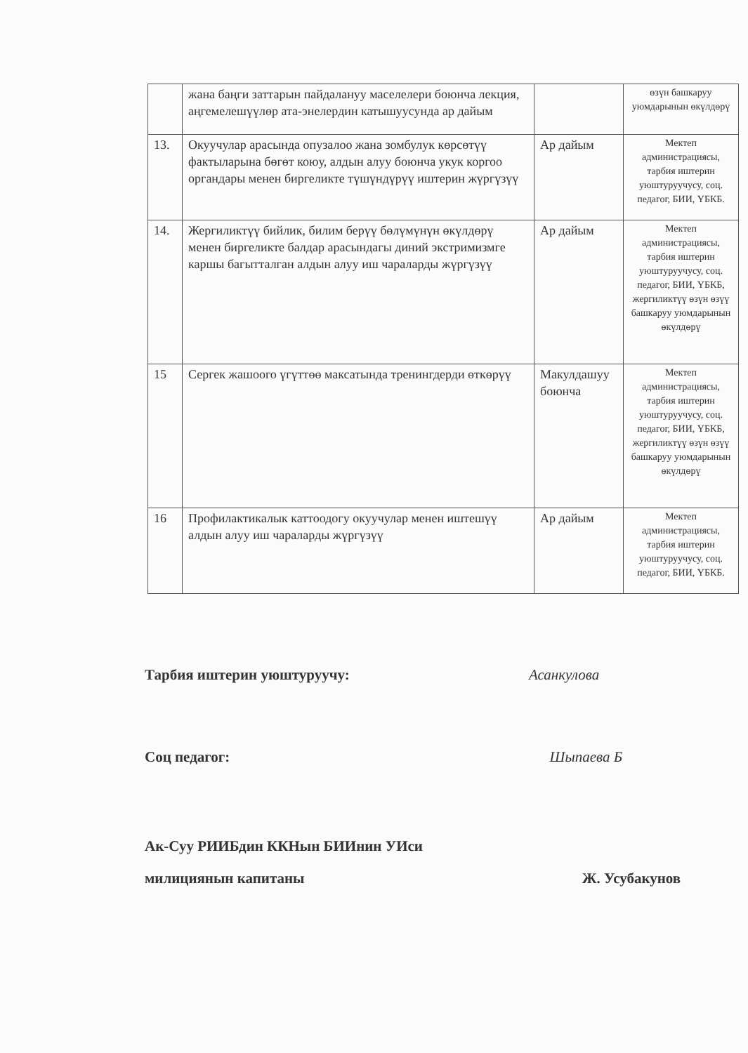| | жана баңги заттарын пайдалануу маселелери боюнча лекция, аңгемелешүүлөр ата-энелердин катышуусунда ар дайым | | өзүн башкаруу уюмдарынын өкүлдөрү |
| 13. | Окуучулар арасында опузалоо жана зомбулук көрсөтүү фактыларына бөгөт коюу, алдын алуу боюнча укук коргоо органдары менен биргеликте түшүндүрүү иштерин жүргүзүү | Ар дайым | Мектеп администрациясы, тарбия иштерин уюштуруучусу, соц. педагог, БИИ, ҮБКБ. |
| 14. | Жергиликтүү бийлик, билим берүү бөлүмүнүн өкүлдөрү менен биргеликте балдар арасындагы диний экстримизмге каршы багытталган алдын алуу иш чараларды жүргүзүү | Ар дайым | Мектеп администрациясы, тарбия иштерин уюштуруучусу, соц. педагог, БИИ, ҮБКБ, жергиликтүү өзүн өзүү башкаруу уюмдарынын өкүлдөрү |
| 15 | Сергек жашоого үгүттөө максатында тренингдерди өткөрүү | Макулдашуу боюнча | Мектеп администрациясы, тарбия иштерин уюштуруучусу, соц. педагог, БИИ, ҮБКБ, жергиликтүү өзүн өзүү башкаруу уюмдарынын өкүлдөрү |
| 16 | Профилактикалык каттоодогу окуучулар менен иштешүү алдын алуу иш чараларды жүргүзүү | Ар дайым | Мектеп администрациясы, тарбия иштерин уюштуруучусу, соц. педагог, БИИ, ҮБКБ. |
Тарбия иштерин уюштуруучу: Асанкулова
Соц педагог: Шыпаева Б
Ак-Суу РИИБдин ККНын БИИнин УИси
милициянын капитаны Ж. Усубакунов